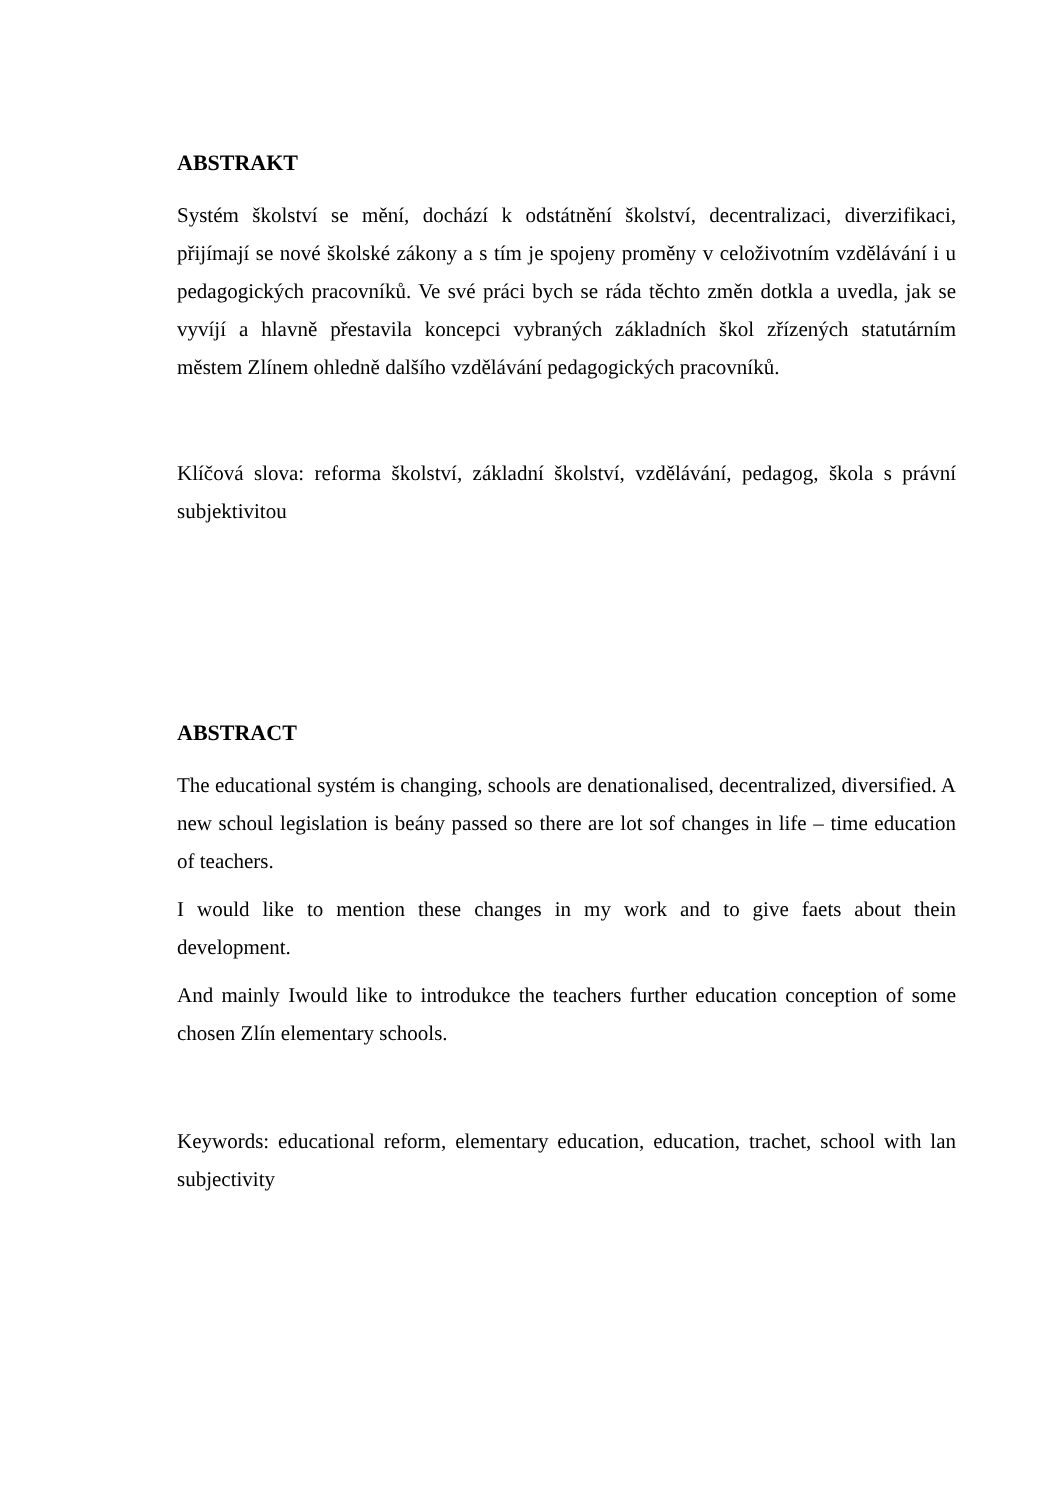ABSTRAKT
Systém školství se mění, dochází k odstátnění školství, decentralizaci, diverzifikaci, přijímají se nové školské zákony a s tím je spojeny proměny v celoživotním vzdělávání i u pedagogických pracovníků. Ve své práci bych se ráda těchto změn dotkla a uvedla, jak se vyvíjí a hlavně přestavila koncepci vybraných základních škol zřízených statutárním městem Zlínem ohledně dalšího vzdělávání pedagogických pracovníků.
Klíčová slova: reforma školství, základní školství, vzdělávání, pedagog, škola s právní subjektivitou
ABSTRACT
The educational systém is changing, schools are denationalised, decentralized, diversified. A new schoul legislation is beány passed so there are lot sof changes in life – time education of teachers.
I would like to mention these changes in my work and to give faets about thein development.
And mainly Iwould like to introdukce the teachers further education conception of some chosen Zlín elementary schools.
Keywords: educational reform, elementary education, education, trachet, school with lan subjectivity